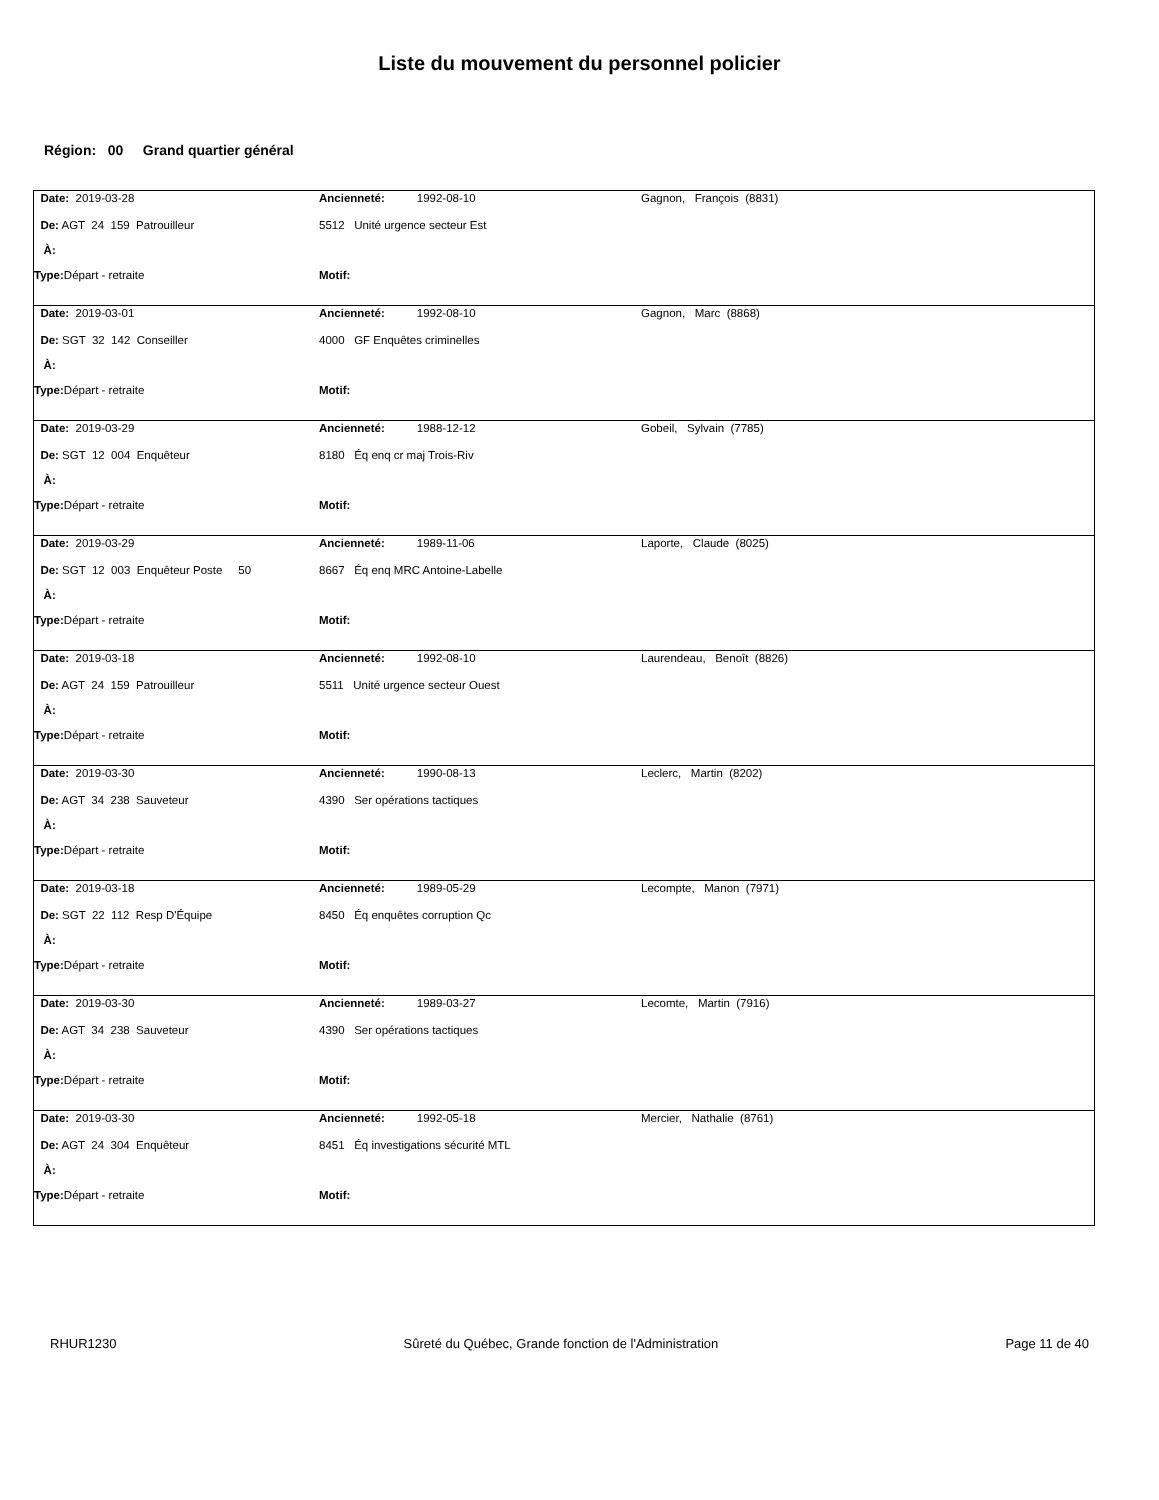Liste du mouvement du personnel policier
Région: 00 Grand quartier général
| Date: 2019-03-28 | Ancienneté: 1992-08-10 | Gagnon, François (8831) |
| De: AGT 24 159 Patrouilleur | 5512 Unité urgence secteur Est | |
| À: | | |
| Type: Départ - retraite | Motif: | |
| Date: 2019-03-01 | Ancienneté: 1992-08-10 | Gagnon, Marc (8868) |
| De: SGT 32 142 Conseiller | 4000 GF Enquêtes criminelles | |
| À: | | |
| Type: Départ - retraite | Motif: | |
| Date: 2019-03-29 | Ancienneté: 1988-12-12 | Gobeil, Sylvain (7785) |
| De: SGT 12 004 Enquêteur | 8180 Éq enq cr maj Trois-Riv | |
| À: | | |
| Type: Départ - retraite | Motif: | |
| Date: 2019-03-29 | Ancienneté: 1989-11-06 | Laporte, Claude (8025) |
| De: SGT 12 003 Enquêteur Poste 50 | 8667 Éq enq MRC Antoine-Labelle | |
| À: | | |
| Type: Départ - retraite | Motif: | |
| Date: 2019-03-18 | Ancienneté: 1992-08-10 | Laurendeau, Benoît (8826) |
| De: AGT 24 159 Patrouilleur | 5511 Unité urgence secteur Ouest | |
| À: | | |
| Type: Départ - retraite | Motif: | |
| Date: 2019-03-30 | Ancienneté: 1990-08-13 | Leclerc, Martin (8202) |
| De: AGT 34 238 Sauveteur | 4390 Ser opérations tactiques | |
| À: | | |
| Type: Départ - retraite | Motif: | |
| Date: 2019-03-18 | Ancienneté: 1989-05-29 | Lecompte, Manon (7971) |
| De: SGT 22 112 Resp D'Équipe | 8450 Éq enquêtes corruption Qc | |
| À: | | |
| Type: Départ - retraite | Motif: | |
| Date: 2019-03-30 | Ancienneté: 1989-03-27 | Lecomte, Martin (7916) |
| De: AGT 34 238 Sauveteur | 4390 Ser opérations tactiques | |
| À: | | |
| Type: Départ - retraite | Motif: | |
| Date: 2019-03-30 | Ancienneté: 1992-05-18 | Mercier, Nathalie (8761) |
| De: AGT 24 304 Enquêteur | 8451 Éq investigations sécurité MTL | |
| À: | | |
| Type: Départ - retraite | Motif: | |
RHUR1230 Sûreté du Québec, Grande fonction de l'Administration Page 11 de 40